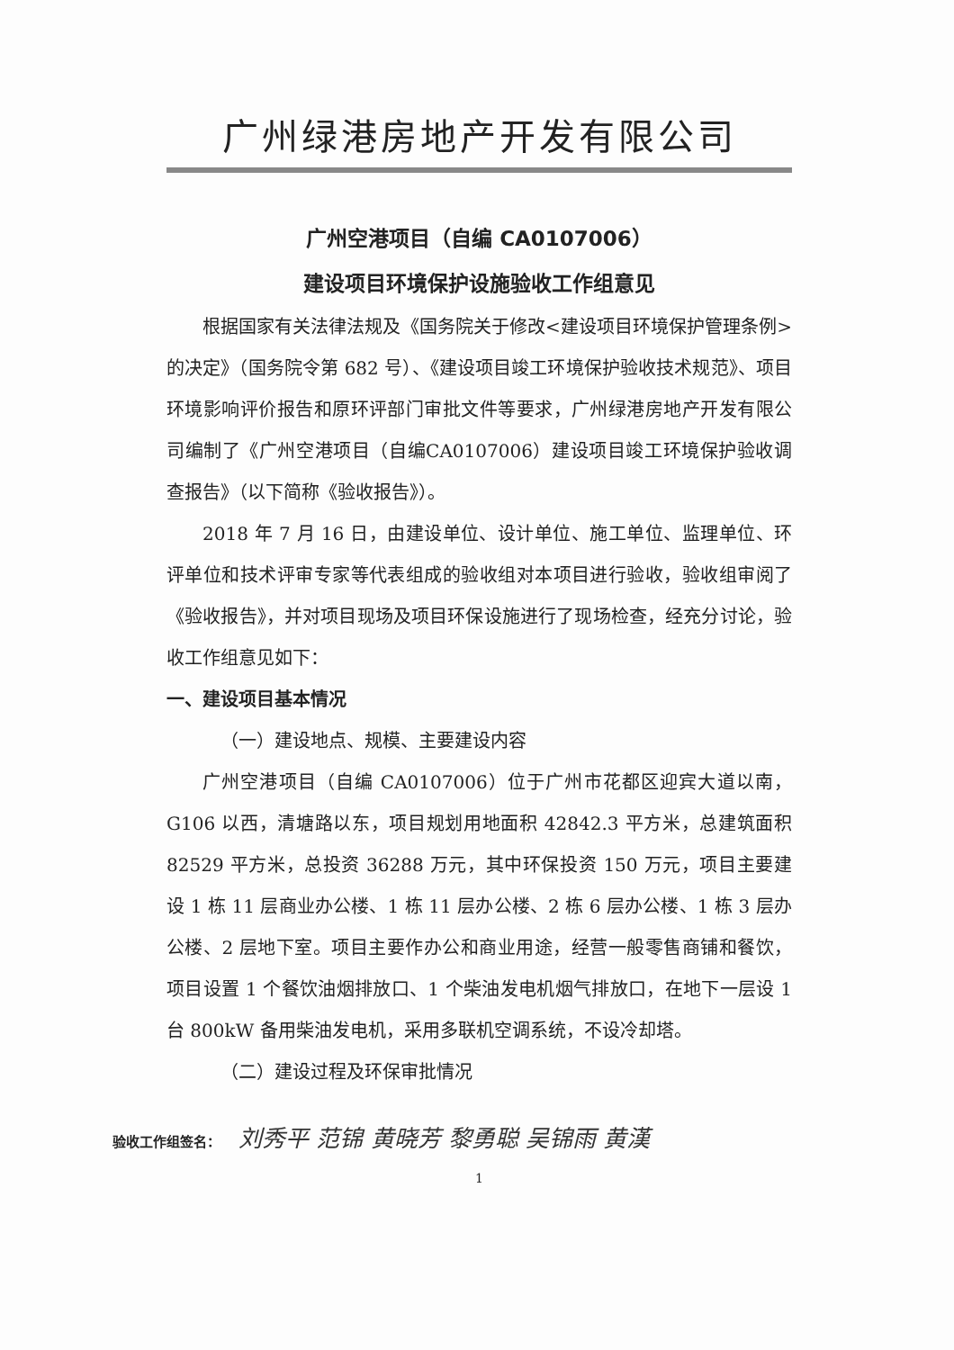广州绿港房地产开发有限公司
广州空港项目（自编 CA0107006）
建设项目环境保护设施验收工作组意见
根据国家有关法律法规及《国务院关于修改<建设项目环境保护管理条例>的决定》（国务院令第 682 号）、《建设项目竣工环境保护验收技术规范》、项目环境影响评价报告和原环评部门审批文件等要求，广州绿港房地产开发有限公司编制了《广州空港项目（自编CA0107006）建设项目竣工环境保护验收调查报告》（以下简称《验收报告》）。
2018 年 7 月 16 日，由建设单位、设计单位、施工单位、监理单位、环评单位和技术评审专家等代表组成的验收组对本项目进行验收，验收组审阅了《验收报告》，并对项目现场及项目环保设施进行了现场检查，经充分讨论，验收工作组意见如下：
一、建设项目基本情况
（一）建设地点、规模、主要建设内容
广州空港项目（自编 CA0107006）位于广州市花都区迎宾大道以南，G106 以西，清塘路以东，项目规划用地面积 42842.3 平方米，总建筑面积 82529 平方米，总投资 36288 万元，其中环保投资 150 万元，项目主要建设 1 栋 11 层商业办公楼、1 栋 11 层办公楼、2 栋 6 层办公楼、1 栋 3 层办公楼、2 层地下室。项目主要作办公和商业用途，经营一般零售商铺和餐饮，项目设置 1 个餐饮油烟排放口、1 个柴油发电机烟气排放口，在地下一层设 1 台 800kW 备用柴油发电机，采用多联机空调系统，不设冷却塔。
（二）建设过程及环保审批情况
验收工作组签名： 刘秀平 范锦 黄晓芳 黎勇聪 吴锦雨 黄漢
1